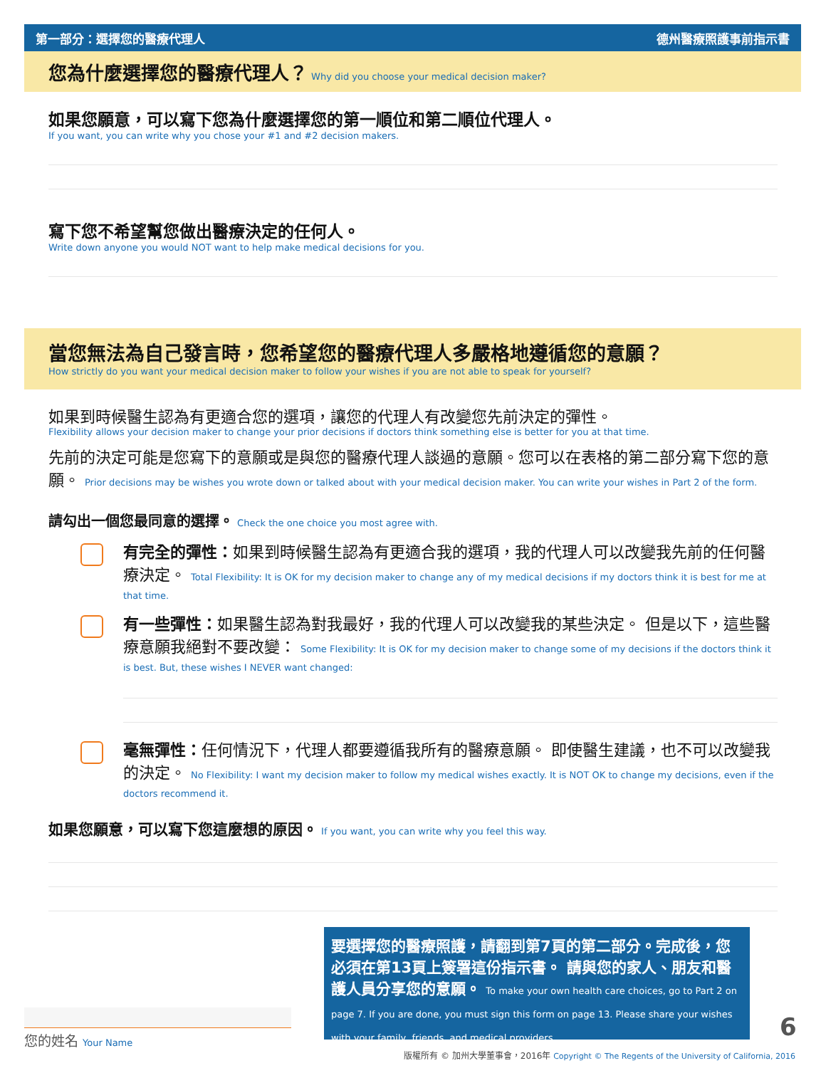第一部分：選擇您的醫療代理人 德州醫療照護事前指示書
您為什麼選擇您的醫療代理人？ Why did you choose your medical decision maker?
如果您願意，可以寫下您為什麼選擇您的第一順位和第二順位代理人。
If you want, you can write why you chose your #1 and #2 decision makers.
寫下您不希望幫您做出醫療決定的任何人。
Write down anyone you would NOT want to help make medical decisions for you.
當您無法為自己發言時，您希望您的醫療代理人多嚴格地遵循您的意願？
How strictly do you want your medical decision maker to follow your wishes if you are not able to speak for yourself?
如果到時候醫生認為有更適合您的選項，讓您的代理人有改變您先前決定的彈性。
Flexibility allows your decision maker to change your prior decisions if doctors think something else is better for you at that time.
先前的決定可能是您寫下的意願或是與您的醫療代理人談過的意願。您可以在表格的第二部分寫下您的意願。 Prior decisions may be wishes you wrote down or talked about with your medical decision maker. You can write your wishes in Part 2 of the form.
請勾出一個您最同意的選擇。 Check the one choice you most agree with.
有完全的彈性：如果到時候醫生認為有更適合我的選項，我的代理人可以改變我先前的任何醫療決定。 Total Flexibility: It is OK for my decision maker to change any of my medical decisions if my doctors think it is best for me at that time.
有一些彈性：如果醫生認為對我最好，我的代理人可以改變我的某些決定。 但是以下，這些醫療意願我絕對不要改變： Some Flexibility: It is OK for my decision maker to change some of my decisions if the doctors think it is best. But, these wishes I NEVER want changed:
毫無彈性：任何情況下，代理人都要遵循我所有的醫療意願。 即使醫生建議，也不可以改變我的決定。 No Flexibility: I want my decision maker to follow my medical wishes exactly. It is NOT OK to change my decisions, even if the doctors recommend it.
如果您願意，可以寫下您這麼想的原因。 If you want, you can write why you feel this way.
要選擇您的醫療照護，請翻到第7頁的第二部分。完成後，您必須在第13頁上簽署這份指示書。 請與您的家人、朋友和醫護人員分享您的意願。 To make your own health care choices, go to Part 2 on page 7. If you are done, you must sign this form on page 13. Please share your wishes with your family, friends, and medical providers.
您的姓名 Your Name 6
版權所有 © 加州大學董事會，2016年 Copyright © The Regents of the University of California, 2016